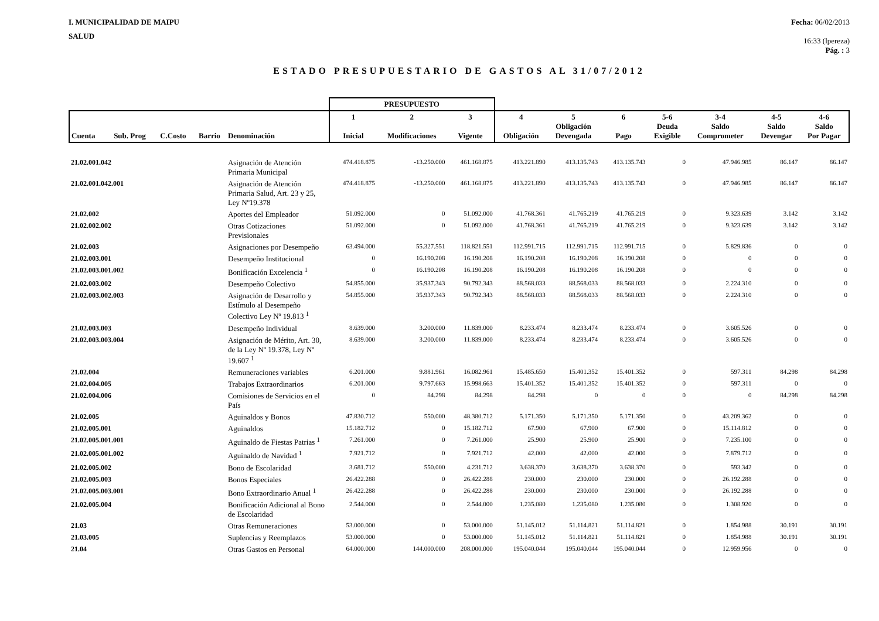I. MUNICIPALIDAD DE MAIPU
SALUD
Fecha: 06/02/2013
16:33 (lpereza)
Pág. : 3
ESTADO PRESUPUESTARIO DE GASTOS AL 31/07/2012
| | | | | | PRESUPUESTO | | | | | | | | | |
| --- | --- | --- | --- | --- | --- | --- | --- | --- | --- | --- | --- | --- | --- | --- |
| Cuenta | Sub. Prog | C.Costo | Barrio | Denominación | 1 Inicial | 2 Modificaciones | 3 Vigente | 4 Obligación | 5 Obligación Devengada | 6 Pago | 5-6 Deuda Exigible | 3-4 Saldo Comprometer | 4-5 Saldo Devengar | 4-6 Saldo Por Pagar |
| 21.02.001.042 | | | | Asignación de Atención Primaria Municipal | 474.418.875 | -13.250.000 | 461.168.875 | 413.221.890 | 413.135.743 | 413.135.743 | 0 | 47.946.985 | 86.147 | 86.147 |
| 21.02.001.042.001 | | | | Asignación de Atención Primaria Salud, Art. 23 y 25, Ley Nº19.378 | 474.418.875 | -13.250.000 | 461.168.875 | 413.221.890 | 413.135.743 | 413.135.743 | 0 | 47.946.985 | 86.147 | 86.147 |
| 21.02.002 | | | | Aportes del Empleador | 51.092.000 | 0 | 51.092.000 | 41.768.361 | 41.765.219 | 41.765.219 | 0 | 9.323.639 | 3.142 | 3.142 |
| 21.02.002.002 | | | | Otras Cotizaciones Previsionales | 51.092.000 | 0 | 51.092.000 | 41.768.361 | 41.765.219 | 41.765.219 | 0 | 9.323.639 | 3.142 | 3.142 |
| 21.02.003 | | | | Asignaciones por Desempeño | 63.494.000 | 55.327.551 | 118.821.551 | 112.991.715 | 112.991.715 | 112.991.715 | 0 | 5.829.836 | 0 | 0 |
| 21.02.003.001 | | | | Desempeño Institucional | 0 | 16.190.208 | 16.190.208 | 16.190.208 | 16.190.208 | 16.190.208 | 0 | 0 | 0 | 0 |
| 21.02.003.001.002 | | | | Bonificación Excelencia <sup>1</sup> | 0 | 16.190.208 | 16.190.208 | 16.190.208 | 16.190.208 | 16.190.208 | 0 | 0 | 0 | 0 |
| 21.02.003.002 | | | | Desempeño Colectivo | 54.855.000 | 35.937.343 | 90.792.343 | 88.568.033 | 88.568.033 | 88.568.033 | 0 | 2.224.310 | 0 | 0 |
| 21.02.003.002.003 | | | | Asignación de Desarrollo y Estímulo al Desempeño Colectivo Ley Nº 19.813 <sup>1</sup> | 54.855.000 | 35.937.343 | 90.792.343 | 88.568.033 | 88.568.033 | 88.568.033 | 0 | 2.224.310 | 0 | 0 |
| 21.02.003.003 | | | | Desempeño Individual | 8.639.000 | 3.200.000 | 11.839.000 | 8.233.474 | 8.233.474 | 8.233.474 | 0 | 3.605.526 | 0 | 0 |
| 21.02.003.003.004 | | | | Asignación de Mérito, Art. 30, de la Ley Nº 19.378, Ley Nº 19.607 <sup>1</sup> | 8.639.000 | 3.200.000 | 11.839.000 | 8.233.474 | 8.233.474 | 8.233.474 | 0 | 3.605.526 | 0 | 0 |
| 21.02.004 | | | | Remuneraciones variables | 6.201.000 | 9.881.961 | 16.082.961 | 15.485.650 | 15.401.352 | 15.401.352 | 0 | 597.311 | 84.298 | 84.298 |
| 21.02.004.005 | | | | Trabajos Extraordinarios | 6.201.000 | 9.797.663 | 15.998.663 | 15.401.352 | 15.401.352 | 15.401.352 | 0 | 597.311 | 0 | 0 |
| 21.02.004.006 | | | | Comisiones de Servicios en el País | 0 | 84.298 | 84.298 | 84.298 | 0 | 0 | 0 | 0 | 84.298 | 84.298 |
| 21.02.005 | | | | Aguinaldos y Bonos | 47.830.712 | 550.000 | 48.380.712 | 5.171.350 | 5.171.350 | 5.171.350 | 0 | 43.209.362 | 0 | 0 |
| 21.02.005.001 | | | | Aguinaldos | 15.182.712 | 0 | 15.182.712 | 67.900 | 67.900 | 67.900 | 0 | 15.114.812 | 0 | 0 |
| 21.02.005.001.001 | | | | Aguinaldo de Fiestas Patrias <sup>1</sup> | 7.261.000 | 0 | 7.261.000 | 25.900 | 25.900 | 25.900 | 0 | 7.235.100 | 0 | 0 |
| 21.02.005.001.002 | | | | Aguinaldo de Navidad <sup>1</sup> | 7.921.712 | 0 | 7.921.712 | 42.000 | 42.000 | 42.000 | 0 | 7.879.712 | 0 | 0 |
| 21.02.005.002 | | | | Bono de Escolaridad | 3.681.712 | 550.000 | 4.231.712 | 3.638.370 | 3.638.370 | 3.638.370 | 0 | 593.342 | 0 | 0 |
| 21.02.005.003 | | | | Bonos Especiales | 26.422.288 | 0 | 26.422.288 | 230.000 | 230.000 | 230.000 | 0 | 26.192.288 | 0 | 0 |
| 21.02.005.003.001 | | | | Bono Extraordinario Anual <sup>1</sup> | 26.422.288 | 0 | 26.422.288 | 230.000 | 230.000 | 230.000 | 0 | 26.192.288 | 0 | 0 |
| 21.02.005.004 | | | | Bonificación Adicional al Bono de Escolaridad | 2.544.000 | 0 | 2.544.000 | 1.235.080 | 1.235.080 | 1.235.080 | 0 | 1.308.920 | 0 | 0 |
| 21.03 | | | | Otras Remuneraciones | 53.000.000 | 0 | 53.000.000 | 51.145.012 | 51.114.821 | 51.114.821 | 0 | 1.854.988 | 30.191 | 30.191 |
| 21.03.005 | | | | Suplencias y Reemplazos | 53.000.000 | 0 | 53.000.000 | 51.145.012 | 51.114.821 | 51.114.821 | 0 | 1.854.988 | 30.191 | 30.191 |
| 21.04 | | | | Otras Gastos en Personal | 64.000.000 | 144.000.000 | 208.000.000 | 195.040.044 | 195.040.044 | 195.040.044 | 0 | 12.959.956 | 0 | 0 |